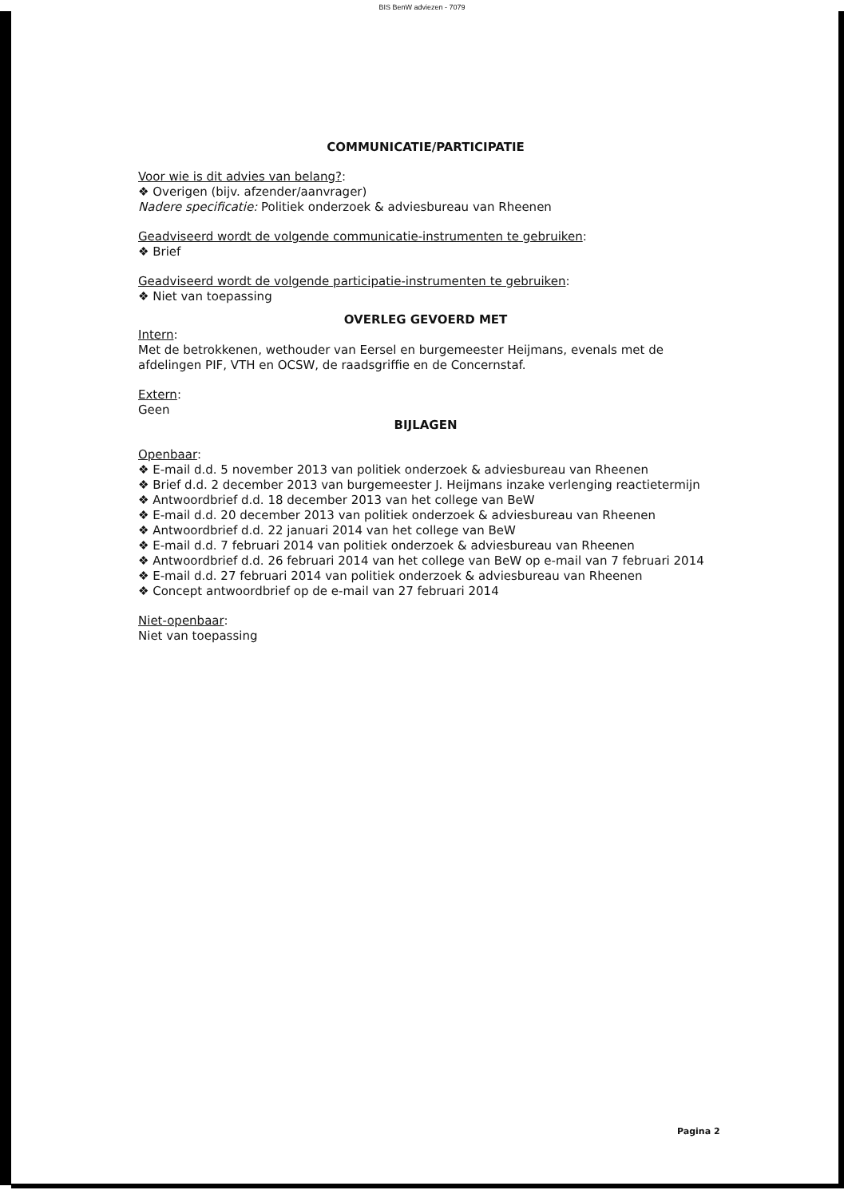BIS BenW adviezen - 7079
COMMUNICATIE/PARTICIPATIE
Voor wie is dit advies van belang?:
❖ Overigen (bijv. afzender/aanvrager)
Nadere specificatie: Politiek onderzoek & adviesbureau van Rheenen
Geadviseerd wordt de volgende communicatie-instrumenten te gebruiken:
❖ Brief
Geadviseerd wordt de volgende participatie-instrumenten te gebruiken:
❖ Niet van toepassing
OVERLEG GEVOERD MET
Intern:
Met de betrokkenen, wethouder van Eersel en burgemeester Heijmans, evenals met de afdelingen PIF, VTH en OCSW, de raadsgriffie en de Concernstaf.
Extern:
Geen
BIJLAGEN
Openbaar:
❖ E-mail d.d. 5 november 2013 van politiek onderzoek & adviesbureau van Rheenen
❖ Brief d.d. 2 december 2013 van burgemeester J. Heijmans inzake verlenging reactietermijn
❖ Antwoordbrief d.d. 18 december 2013 van het college van BeW
❖ E-mail d.d. 20 december 2013 van politiek onderzoek & adviesbureau van Rheenen
❖ Antwoordbrief d.d. 22 januari 2014 van het college van BeW
❖ E-mail d.d. 7 februari 2014 van politiek onderzoek & adviesbureau van Rheenen
❖ Antwoordbrief d.d. 26 februari 2014 van het college van BeW op e-mail van 7 februari 2014
❖ E-mail d.d. 27 februari 2014 van politiek onderzoek & adviesbureau van Rheenen
❖ Concept antwoordbrief op de e-mail van 27 februari 2014
Niet-openbaar:
Niet van toepassing
Pagina 2